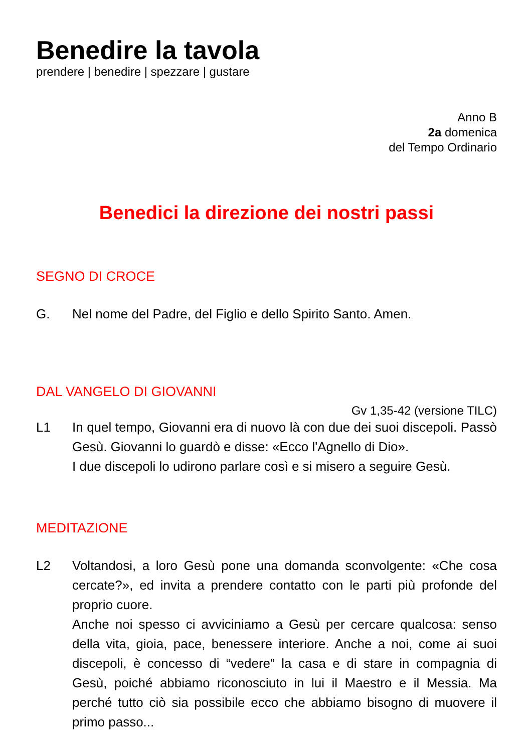Benedire la tavola
prendere | benedire | spezzare | gustare
Anno B
2a domenica
del Tempo Ordinario
Benedici la direzione dei nostri passi
SEGNO DI CROCE
G. Nel nome del Padre, del Figlio e dello Spirito Santo. Amen.
DAL VANGELO DI GIOVANNI
Gv 1,35-42 (versione TILC)
L1 In quel tempo, Giovanni era di nuovo là con due dei suoi discepoli. Passò Gesù. Giovanni lo guardò e disse: «Ecco l'Agnello di Dio».
I due discepoli lo udirono parlare così e si misero a seguire Gesù.
MEDITAZIONE
L2 Voltandosi, a loro Gesù pone una domanda sconvolgente: «Che cosa cercate?», ed invita a prendere contatto con le parti più profonde del proprio cuore.
Anche noi spesso ci avviciniamo a Gesù per cercare qualcosa: senso della vita, gioia, pace, benessere interiore. Anche a noi, come ai suoi discepoli, è concesso di “vedere” la casa e di stare in compagnia di Gesù, poiché abbiamo riconosciuto in lui il Maestro e il Messia. Ma perché tutto ciò sia possibile ecco che abbiamo bisogno di muovere il primo passo...